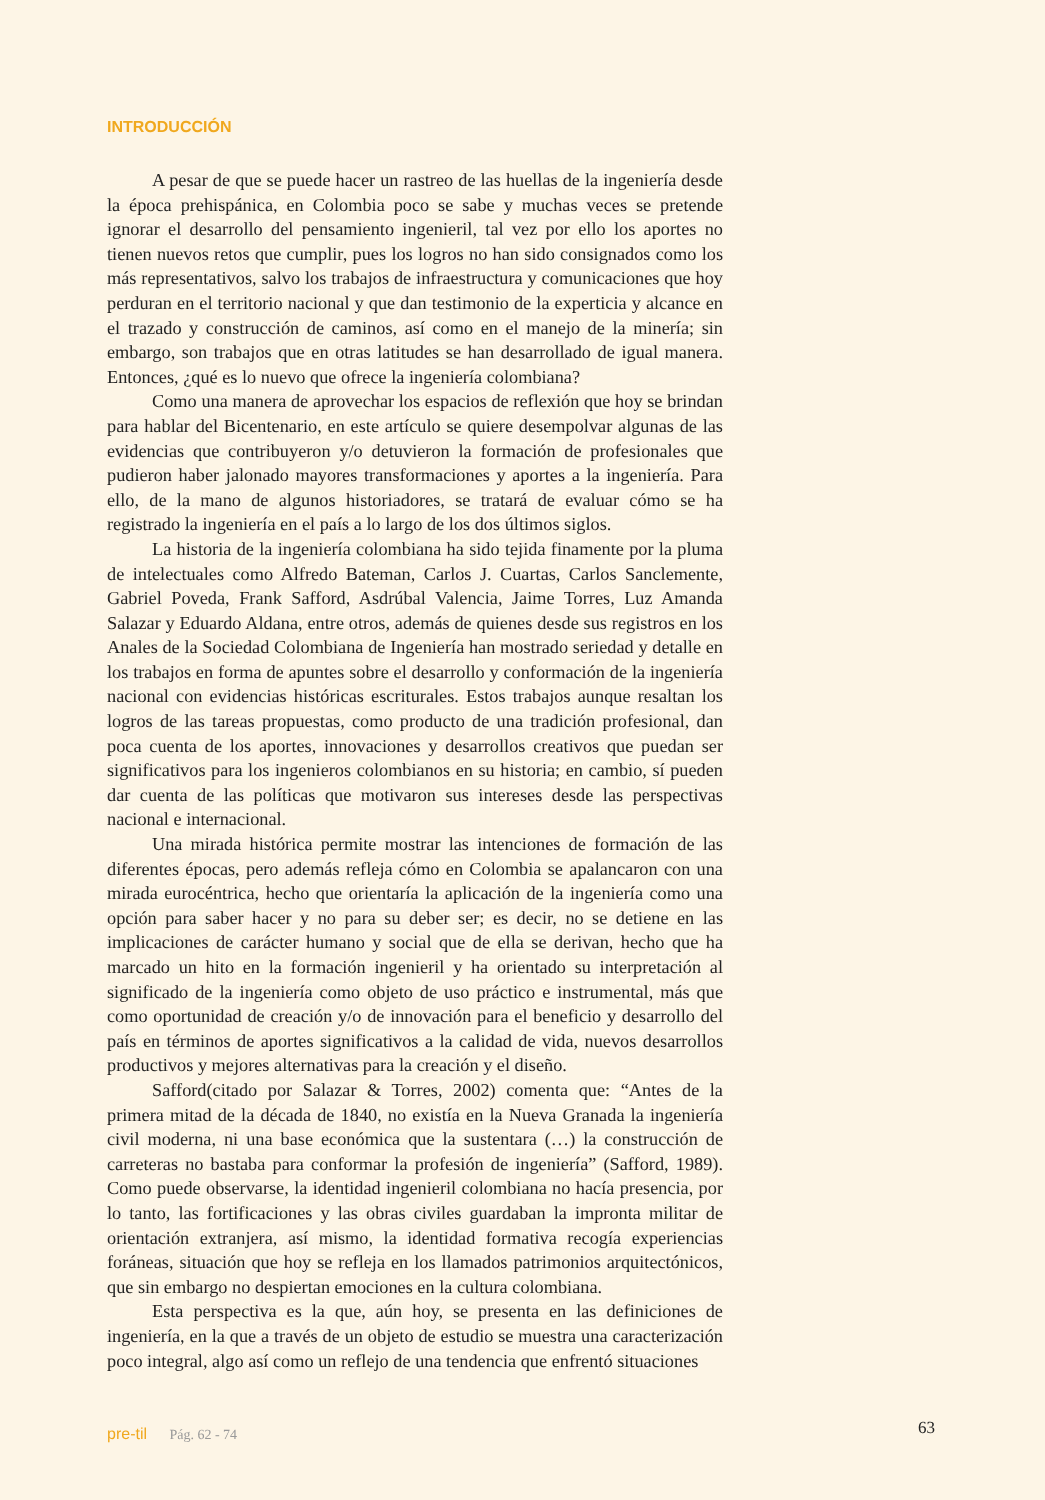INTRODUCCIÓN
A pesar de que se puede hacer un rastreo de las huellas de la ingeniería desde la época prehispánica, en Colombia poco se sabe y muchas veces se pretende ignorar el desarrollo del pensamiento ingenieril, tal vez por ello los aportes no tienen nuevos retos que cumplir, pues los logros no han sido consignados como los más representativos, salvo los trabajos de infraestructura y comunicaciones que hoy perduran en el territorio nacional y que dan testimonio de la experticia y alcance en el trazado y construcción de caminos, así como en el manejo de la minería; sin embargo, son trabajos que en otras latitudes se han desarrollado de igual manera. Entonces, ¿qué es lo nuevo que ofrece la ingeniería colombiana?
Como una manera de aprovechar los espacios de reflexión que hoy se brindan para hablar del Bicentenario, en este artículo se quiere desempolvar algunas de las evidencias que contribuyeron y/o detuvieron la formación de profesionales que pudieron haber jalonado mayores transformaciones y aportes a la ingeniería. Para ello, de la mano de algunos historiadores, se tratará de evaluar cómo se ha registrado la ingeniería en el país a lo largo de los dos últimos siglos.
La historia de la ingeniería colombiana ha sido tejida finamente por la pluma de intelectuales como Alfredo Bateman, Carlos J. Cuartas, Carlos Sanclemente, Gabriel Poveda, Frank Safford, Asdrúbal Valencia, Jaime Torres, Luz Amanda Salazar y Eduardo Aldana, entre otros, además de quienes desde sus registros en los Anales de la Sociedad Colombiana de Ingeniería han mostrado seriedad y detalle en los trabajos en forma de apuntes sobre el desarrollo y conformación de la ingeniería nacional con evidencias históricas escriturales. Estos trabajos aunque resaltan los logros de las tareas propuestas, como producto de una tradición profesional, dan poca cuenta de los aportes, innovaciones y desarrollos creativos que puedan ser significativos para los ingenieros colombianos en su historia; en cambio, sí pueden dar cuenta de las políticas que motivaron sus intereses desde las perspectivas nacional e internacional.
Una mirada histórica permite mostrar las intenciones de formación de las diferentes épocas, pero además refleja cómo en Colombia se apalancaron con una mirada eurocéntrica, hecho que orientaría la aplicación de la ingeniería como una opción para saber hacer y no para su deber ser; es decir, no se detiene en las implicaciones de carácter humano y social que de ella se derivan, hecho que ha marcado un hito en la formación ingenieril y ha orientado su interpretación al significado de la ingeniería como objeto de uso práctico e instrumental, más que como oportunidad de creación y/o de innovación para el beneficio y desarrollo del país en términos de aportes significativos a la calidad de vida, nuevos desarrollos productivos y mejores alternativas para la creación y el diseño.
Safford(citado por Salazar & Torres, 2002) comenta que: “Antes de la primera mitad de la década de 1840, no existía en la Nueva Granada la ingeniería civil moderna, ni una base económica que la sustentara (…) la construcción de carreteras no bastaba para conformar la profesión de ingeniería” (Safford, 1989). Como puede observarse, la identidad ingenieril colombiana no hacía presencia, por lo tanto, las fortificaciones y las obras civiles guardaban la impronta militar de orientación extranjera, así mismo, la identidad formativa recogía experiencias foráneas, situación que hoy se refleja en los llamados patrimonios arquitectónicos, que sin embargo no despiertan emociones en la cultura colombiana.
Esta perspectiva es la que, aún hoy, se presenta en las definiciones de ingeniería, en la que a través de un objeto de estudio se muestra una caracterización poco integral, algo así como un reflejo de una tendencia que enfrentó situaciones
pre-til Pág. 62 - 74 63